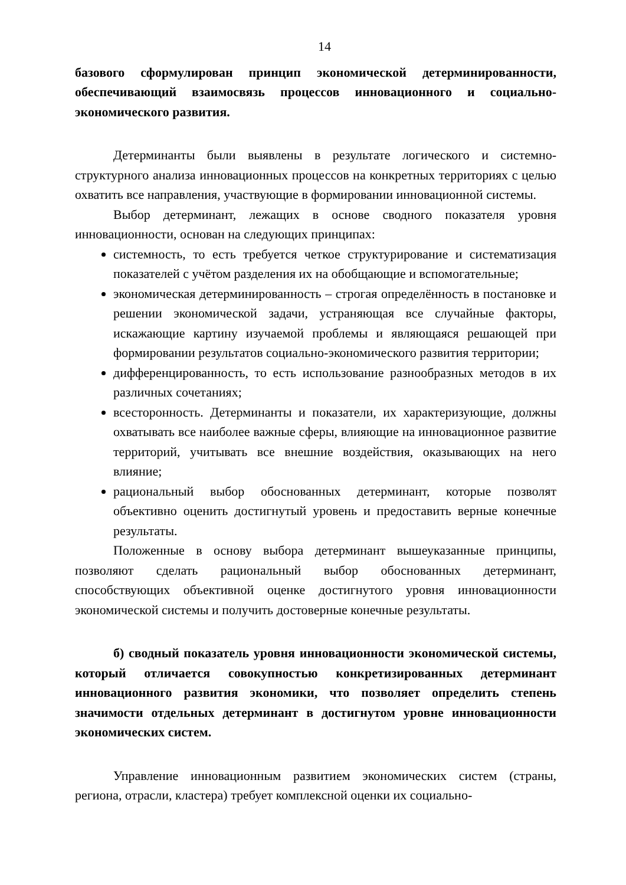14
базового сформулирован принцип экономической детерминированности, обеспечивающий взаимосвязь процессов инновационного и социально-экономического развития.
Детерминанты были выявлены в результате логического и системно-структурного анализа инновационных процессов на конкретных территориях с целью охватить все направления, участвующие в формировании инновационной системы.
Выбор детерминант, лежащих в основе сводного показателя уровня инновационности, основан на следующих принципах:
системность, то есть требуется четкое структурирование и систематизация показателей с учётом разделения их на обобщающие и вспомогательные;
экономическая детерминированность – строгая определённость в постановке и решении экономической задачи, устраняющая все случайные факторы, искажающие картину изучаемой проблемы и являющаяся решающей при формировании результатов социально-экономического развития территории;
дифференцированность, то есть использование разнообразных методов в их различных сочетаниях;
всесторонность. Детерминанты и показатели, их характеризующие, должны охватывать все наиболее важные сферы, влияющие на инновационное развитие территорий, учитывать все внешние воздействия, оказывающих на него влияние;
рациональный выбор обоснованных детерминант, которые позволят объективно оценить достигнутый уровень и предоставить верные конечные результаты.
Положенные в основу выбора детерминант вышеуказанные принципы, позволяют сделать рациональный выбор обоснованных детерминант, способствующих объективной оценке достигнутого уровня инновационности экономической системы и получить достоверные конечные результаты.
б) сводный показатель уровня инновационности экономической системы, который отличается совокупностью конкретизированных детерминант инновационного развития экономики, что позволяет определить степень значимости отдельных детерминант в достигнутом уровне инновационности экономических систем.
Управление инновационным развитием экономических систем (страны, региона, отрасли, кластера) требует комплексной оценки их социально-